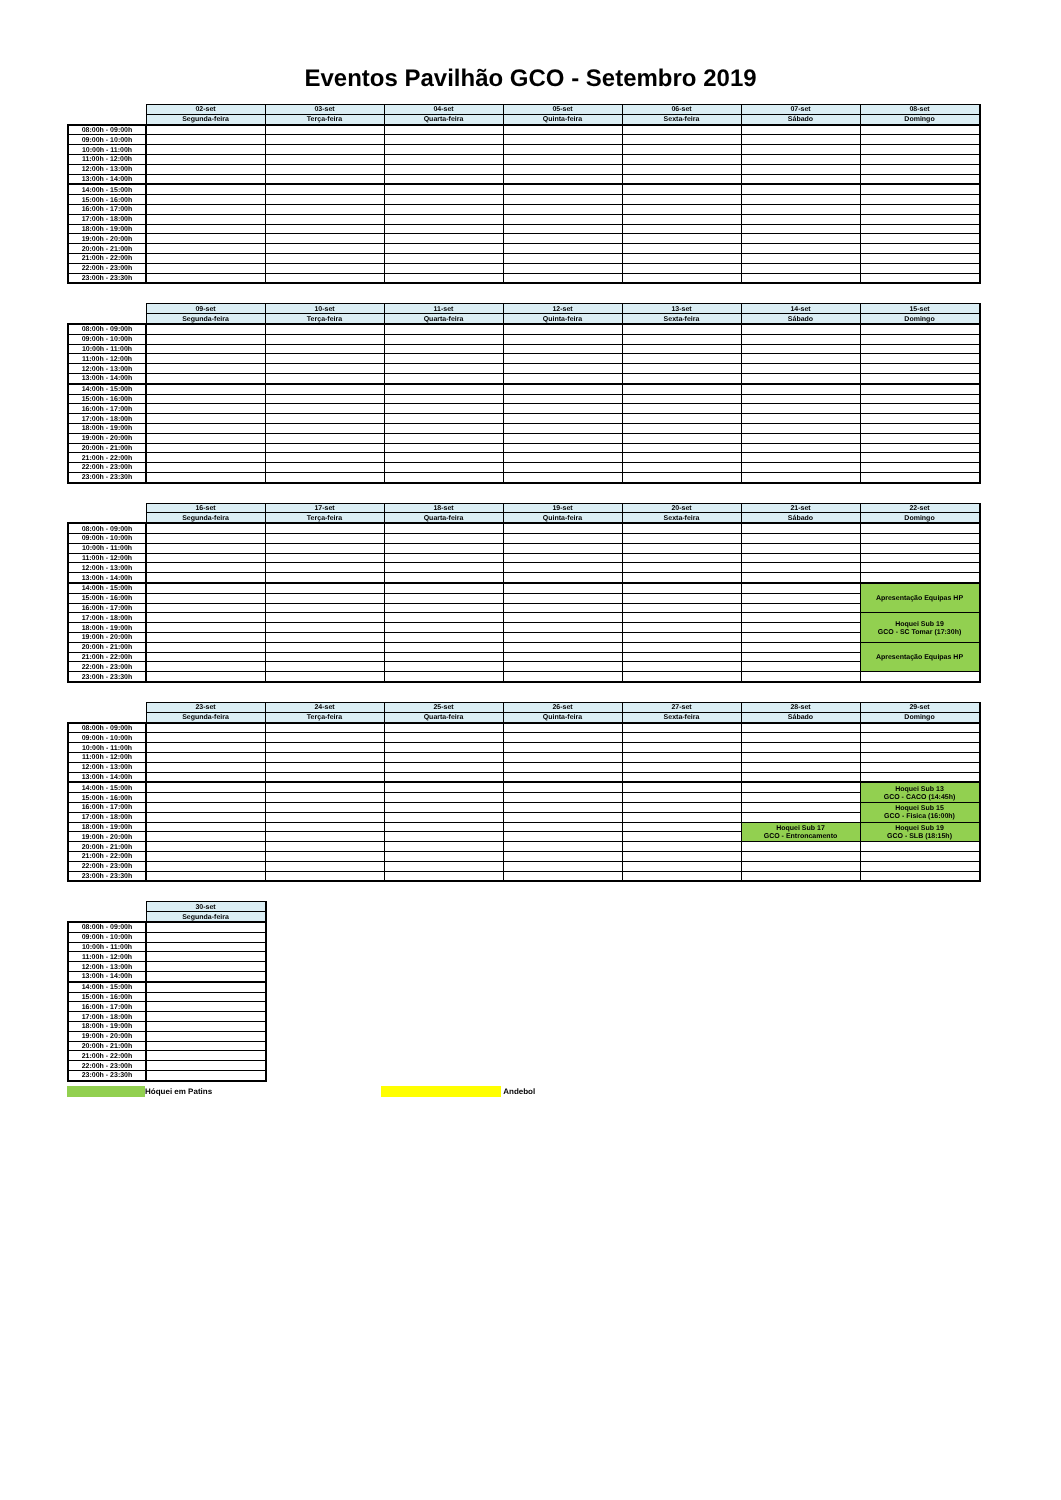Eventos Pavilhão GCO - Setembro 2019
| | 02-set | 03-set | 04-set | 05-set | 06-set | 07-set | 08-set |
| --- | --- | --- | --- | --- | --- | --- | --- |
| | Segunda-feira | Terça-feira | Quarta-feira | Quinta-feira | Sexta-feira | Sábado | Domingo |
| 08:00h - 09:00h | | | | | | | |
| 09:00h - 10:00h | | | | | | | |
| 10:00h - 11:00h | | | | | | | |
| 11:00h - 12:00h | | | | | | | |
| 12:00h - 13:00h | | | | | | | |
| 13:00h - 14:00h | | | | | | | |
| 14:00h - 15:00h | | | | | | | |
| 15:00h - 16:00h | | | | | | | |
| 16:00h - 17:00h | | | | | | | |
| 17:00h - 18:00h | | | | | | | |
| 18:00h - 19:00h | | | | | | | |
| 19:00h - 20:00h | | | | | | | |
| 20:00h - 21:00h | | | | | | | |
| 21:00h - 22:00h | | | | | | | |
| 22:00h - 23:00h | | | | | | | |
| 23:00h - 23:30h | | | | | | | |
| | 09-set | 10-set | 11-set | 12-set | 13-set | 14-set | 15-set |
| --- | --- | --- | --- | --- | --- | --- | --- |
| | Segunda-feira | Terça-feira | Quarta-feira | Quinta-feira | Sexta-feira | Sábado | Domingo |
| 08:00h - 09:00h | | | | | | | |
| 09:00h - 10:00h | | | | | | | |
| 10:00h - 11:00h | | | | | | | |
| 11:00h - 12:00h | | | | | | | |
| 12:00h - 13:00h | | | | | | | |
| 13:00h - 14:00h | | | | | | | |
| 14:00h - 15:00h | | | | | | | |
| 15:00h - 16:00h | | | | | | | |
| 16:00h - 17:00h | | | | | | | |
| 17:00h - 18:00h | | | | | | | |
| 18:00h - 19:00h | | | | | | | |
| 19:00h - 20:00h | | | | | | | |
| 20:00h - 21:00h | | | | | | | |
| 21:00h - 22:00h | | | | | | | |
| 22:00h - 23:00h | | | | | | | |
| 23:00h - 23:30h | | | | | | | |
| | 16-set | 17-set | 18-set | 19-set | 20-set | 21-set | 22-set |
| --- | --- | --- | --- | --- | --- | --- | --- |
| | Segunda-feira | Terça-feira | Quarta-feira | Quinta-feira | Sexta-feira | Sábado | Domingo |
| 08:00h - 09:00h | | | | | | | |
| 09:00h - 10:00h | | | | | | | |
| 10:00h - 11:00h | | | | | | | |
| 11:00h - 12:00h | | | | | | | |
| 12:00h - 13:00h | | | | | | | |
| 13:00h - 14:00h | | | | | | | |
| 14:00h - 15:00h | | | | | | | Apresentação Equipas HP |
| 15:00h - 16:00h | | | | | | | |
| 16:00h - 17:00h | | | | | | | |
| 17:00h - 18:00h | | | | | | | Hoquei Sub 19 GCO - SC Tomar (17:30h) |
| 18:00h - 19:00h | | | | | | | |
| 19:00h - 20:00h | | | | | | | |
| 20:00h - 21:00h | | | | | | | Apresentação Equipas HP |
| 21:00h - 22:00h | | | | | | | |
| 22:00h - 23:00h | | | | | | | |
| 23:00h - 23:30h | | | | | | | |
| | 23-set | 24-set | 25-set | 26-set | 27-set | 28-set | 29-set |
| --- | --- | --- | --- | --- | --- | --- | --- |
| | Segunda-feira | Terça-feira | Quarta-feira | Quinta-feira | Sexta-feira | Sábado | Domingo |
| 08:00h - 09:00h | | | | | | | |
| 09:00h - 10:00h | | | | | | | |
| 10:00h - 11:00h | | | | | | | |
| 11:00h - 12:00h | | | | | | | |
| 12:00h - 13:00h | | | | | | | |
| 13:00h - 14:00h | | | | | | | |
| 14:00h - 15:00h | | | | | | | Hoquei Sub 13 GCO - CACO (14:45h) |
| 15:00h - 16:00h | | | | | | | |
| 16:00h - 17:00h | | | | | | | Hoquei Sub 15 GCO - Fisica (16:00h) |
| 17:00h - 18:00h | | | | | | | |
| 18:00h - 19:00h | | | | | | Hoquei Sub 17 GCO - Entroncamento | Hoquei Sub 19 GCO - SLB (18:15h) |
| 19:00h - 20:00h | | | | | | | |
| 20:00h - 21:00h | | | | | | | |
| 21:00h - 22:00h | | | | | | | |
| 22:00h - 23:00h | | | | | | | |
| 23:00h - 23:30h | | | | | | | |
| | 30-set |
| --- | --- |
| | Segunda-feira |
| 08:00h - 09:00h | |
| 09:00h - 10:00h | |
| 10:00h - 11:00h | |
| 11:00h - 12:00h | |
| 12:00h - 13:00h | |
| 13:00h - 14:00h | |
| 14:00h - 15:00h | |
| 15:00h - 16:00h | |
| 16:00h - 17:00h | |
| 17:00h - 18:00h | |
| 18:00h - 19:00h | |
| 19:00h - 20:00h | |
| 20:00h - 21:00h | |
| 21:00h - 22:00h | |
| 22:00h - 23:00h | |
| 23:00h - 23:30h | |
Hóquei em Patins Andebol